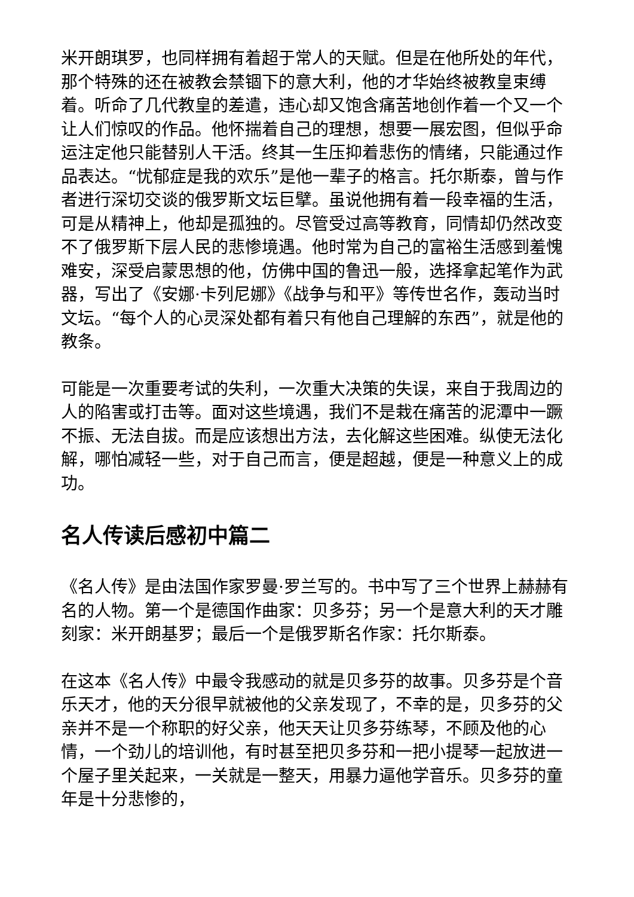米开朗琪罗，也同样拥有着超于常人的天赋。但是在他所处的年代，那个特殊的还在被教会禁锢下的意大利，他的才华始终被教皇束缚着。听命了几代教皇的差遣，违心却又饱含痛苦地创作着一个又一个让人们惊叹的作品。他怀揣着自己的理想，想要一展宏图，但似乎命运注定他只能替别人干活。终其一生压抑着悲伤的情绪，只能通过作品表达。“忧郁症是我的欢乐”是他一辈子的格言。托尔斯泰，曾与作者进行深切交谈的俄罗斯文坛巨擘。虽说他拥有着一段幸福的生活，可是从精神上，他却是孤独的。尽管受过高等教育，同情却仍然改变不了俄罗斯下层人民的悲惨境遇。他时常为自己的富裕生活感到羞愧难安，深受启蒙思想的他，仿佛中国的鲁迅一般，选择拿起笔作为武器，写出了《安娜·卡列尼娜》《战争与和平》等传世名作，轰动当时文坛。“每个人的心灵深处都有着只有他自己理解的东西”，就是他的教条。
可能是一次重要考试的失利，一次重大决策的失误，来自于我周边的人的陷害或打击等。面对这些境遇，我们不是栽在痛苦的泥潭中一蹶不振、无法自拔。而是应该想出方法，去化解这些困难。纵使无法化解，哪怕减轻一些，对于自己而言，便是超越，便是一种意义上的成功。
名人传读后感初中篇二
《名人传》是由法国作家罗曼·罗兰写的。书中写了三个世界上赫赫有名的人物。第一个是德国作曲家：贝多芬；另一个是意大利的天才雕刻家：米开朗基罗；最后一个是俄罗斯名作家：托尔斯泰。
在这本《名人传》中最令我感动的就是贝多芬的故事。贝多芬是个音乐天才，他的天分很早就被他的父亲发现了，不幸的是，贝多芬的父亲并不是一个称职的好父亲，他天天让贝多芬练琴，不顾及他的心情，一个劲儿的培训他，有时甚至把贝多芬和一把小提琴一起放进一个屋子里关起来，一关就是一整天，用暴力逼他学音乐。贝多芬的童年是十分悲惨的，